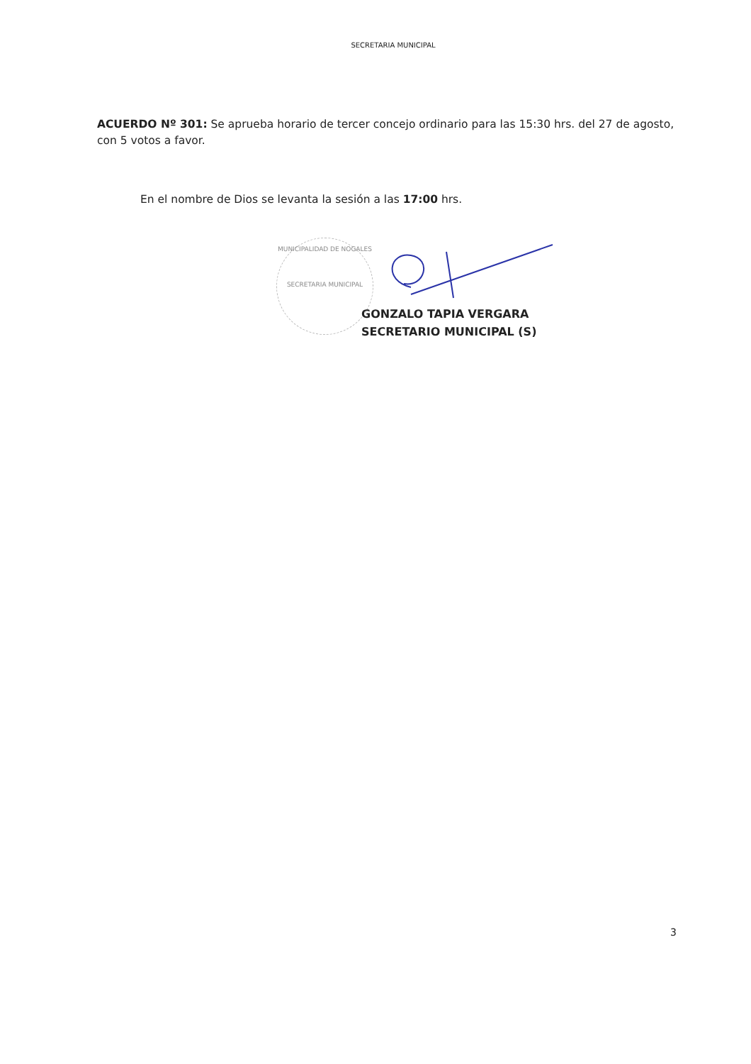SECRETARIA MUNICIPAL
ACUERDO Nº 301: Se aprueba horario de tercer concejo ordinario para las 15:30 hrs. del 27 de agosto, con 5 votos a favor.
En el nombre de Dios se levanta la sesión a las 17:00 hrs.
MUNICIPALIDAD DE NOGALES
SECRETARIA MUNICIPAL
GONZALO TAPIA VERGARA
SECRETARIO MUNICIPAL (S)
3